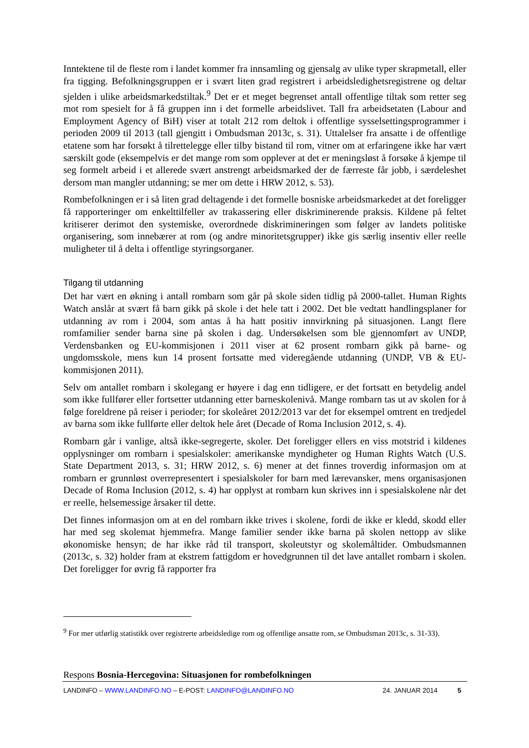Inntektene til de fleste rom i landet kommer fra innsamling og gjensalg av ulike typer skrapmetall, eller fra tigging. Befolkningsgruppen er i svært liten grad registrert i arbeidsledighetsregistrene og deltar sjelden i ulike arbeidsmarkedstiltak.<sup>9</sup> Det er et meget begrenset antall offentlige tiltak som retter seg mot rom spesielt for å få gruppen inn i det formelle arbeidslivet. Tall fra arbeidsetaten (Labour and Employment Agency of BiH) viser at totalt 212 rom deltok i offentlige sysselsettingsprogrammer i perioden 2009 til 2013 (tall gjengitt i Ombudsman 2013c, s. 31). Uttalelser fra ansatte i de offentlige etatene som har forsøkt å tilrettelegge eller tilby bistand til rom, vitner om at erfaringene ikke har vært særskilt gode (eksempelvis er det mange rom som opplever at det er meningsløst å forsøke å kjempe til seg formelt arbeid i et allerede svært anstrengt arbeidsmarked der de færreste får jobb, i særdeleshet dersom man mangler utdanning; se mer om dette i HRW 2012, s. 53).
Rombefolkningen er i så liten grad deltagende i det formelle bosniske arbeidsmarkedet at det foreligger få rapporteringer om enkelttilfeller av trakassering eller diskriminerende praksis. Kildene på feltet kritiserer derimot den systemiske, overordnede diskrimineringen som følger av landets politiske organisering, som innebærer at rom (og andre minoritetsgrupper) ikke gis særlig insentiv eller reelle muligheter til å delta i offentlige styringsorganer.
Tilgang til utdanning
Det har vært en økning i antall rombarn som går på skole siden tidlig på 2000-tallet. Human Rights Watch anslår at svært få barn gikk på skole i det hele tatt i 2002. Det ble vedtatt handlingsplaner for utdanning av rom i 2004, som antas å ha hatt positiv innvirkning på situasjonen. Langt flere romfamilier sender barna sine på skolen i dag. Undersøkelsen som ble gjennomført av UNDP, Verdensbanken og EU-kommisjonen i 2011 viser at 62 prosent rombarn gikk på barne- og ungdomsskole, mens kun 14 prosent fortsatte med videregående utdanning (UNDP, VB & EU-kommisjonen 2011).
Selv om antallet rombarn i skolegang er høyere i dag enn tidligere, er det fortsatt en betydelig andel som ikke fullfører eller fortsetter utdanning etter barneskolenivå. Mange rombarn tas ut av skolen for å følge foreldrene på reiser i perioder; for skoleåret 2012/2013 var det for eksempel omtrent en tredjedel av barna som ikke fullførte eller deltok hele året (Decade of Roma Inclusion 2012, s. 4).
Rombarn går i vanlige, altså ikke-segregerte, skoler. Det foreligger ellers en viss motstrid i kildenes opplysninger om rombarn i spesialskoler: amerikanske myndigheter og Human Rights Watch (U.S. State Department 2013, s. 31; HRW 2012, s. 6) mener at det finnes troverdig informasjon om at rombarn er grunnløst overrepresentert i spesialskoler for barn med lærevansker, mens organisasjonen Decade of Roma Inclusion (2012, s. 4) har opplyst at rombarn kun skrives inn i spesialskolene når det er reelle, helsemessige årsaker til dette.
Det finnes informasjon om at en del rombarn ikke trives i skolene, fordi de ikke er kledd, skodd eller har med seg skolemat hjemmefra. Mange familier sender ikke barna på skolen nettopp av slike økonomiske hensyn; de har ikke råd til transport, skoleutstyr og skolemåltider. Ombudsmannen (2013c, s. 32) holder fram at ekstrem fattigdom er hovedgrunnen til det lave antallet rombarn i skolen. Det foreligger for øvrig få rapporter fra
<sup>9</sup> For mer utførlig statistikk over registrerte arbeidsledige rom og offentlige ansatte rom, se Ombudsman 2013c, s. 31-33).
Respons Bosnia-Hercegovina: Situasjonen for rombefolkningen
LANDINFO – WWW.LANDINFO.NO – E-POST: LANDINFO@LANDINFO.NO 24. JANUAR 2014 5